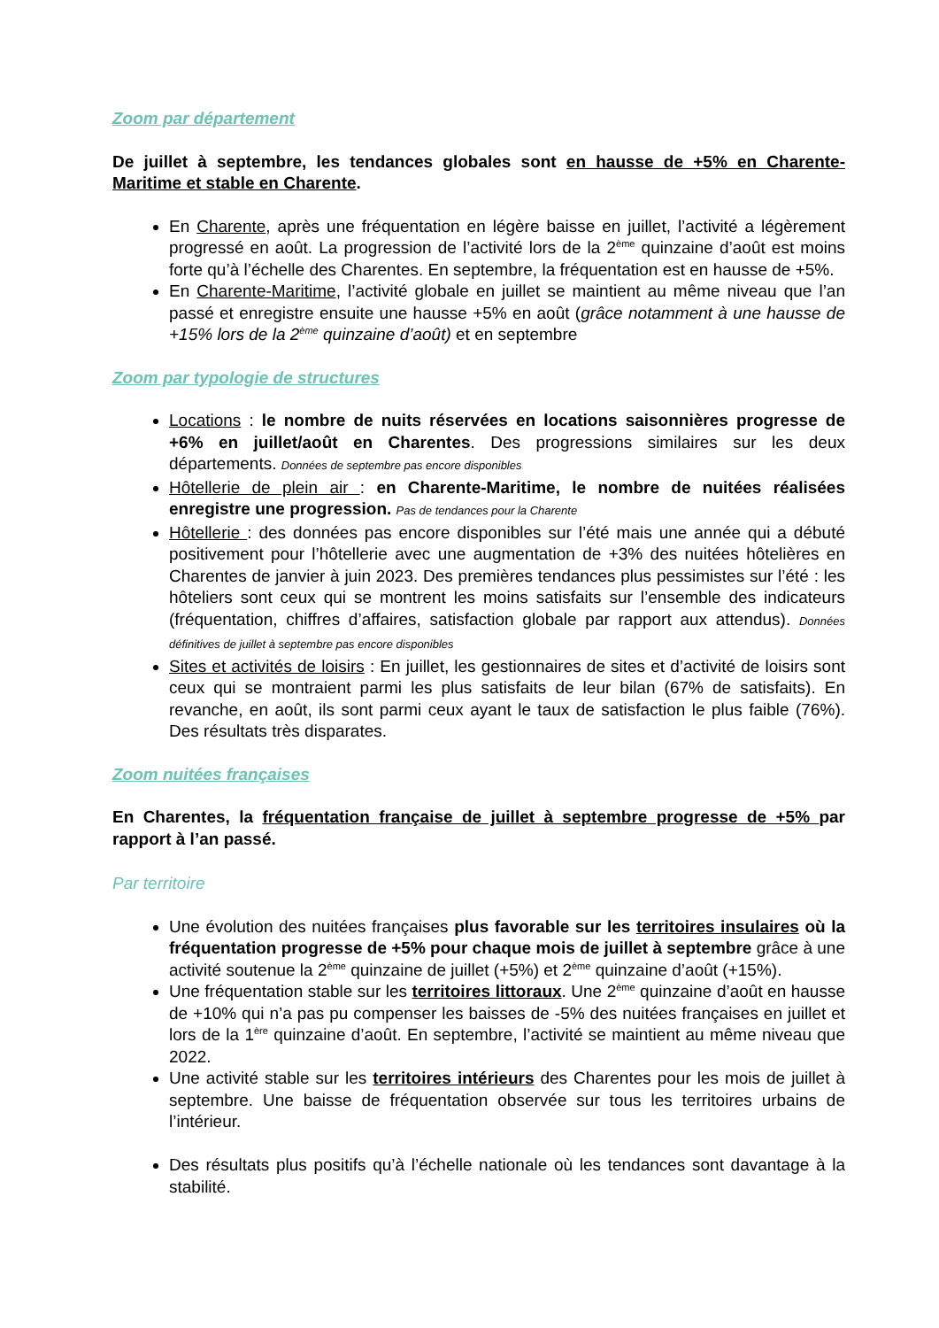Zoom par département
De juillet à septembre, les tendances globales sont en hausse de +5% en Charente-Maritime et stable en Charente.
En Charente, après une fréquentation en légère baisse en juillet, l’activité a légèrement progressé en août. La progression de l’activité lors de la 2<sup>ème</sup> quinzaine d’août est moins forte qu’à l’échelle des Charentes. En septembre, la fréquentation est en hausse de +5%.
En Charente-Maritime, l’activité globale en juillet se maintient au même niveau que l’an passé et enregistre ensuite une hausse +5% en août (grâce notamment à une hausse de +15% lors de la 2<sup>ème</sup> quinzaine d’août) et en septembre
Zoom par typologie de structures
Locations : le nombre de nuits réservées en locations saisonnières progresse de +6% en juillet/août en Charentes. Des progressions similaires sur les deux départements. Données de septembre pas encore disponibles
Hôtellerie de plein air : en Charente-Maritime, le nombre de nuitées réalisées enregistre une progression. Pas de tendances pour la Charente
Hôtellerie : des données pas encore disponibles sur l’été mais une année qui a débuté positivement pour l’hôtellerie avec une augmentation de +3% des nuitées hôtelières en Charentes de janvier à juin 2023. Des premières tendances plus pessimistes sur l’été : les hôteliers sont ceux qui se montrent les moins satisfaits sur l’ensemble des indicateurs (fréquentation, chiffres d’affaires, satisfaction globale par rapport aux attendus). Données définitives de juillet à septembre pas encore disponibles
Sites et activités de loisirs : En juillet, les gestionnaires de sites et d’activité de loisirs sont ceux qui se montraient parmi les plus satisfaits de leur bilan (67% de satisfaits). En revanche, en août, ils sont parmi ceux ayant le taux de satisfaction le plus faible (76%). Des résultats très disparates.
Zoom nuitées françaises
En Charentes, la fréquentation française de juillet à septembre progresse de +5% par rapport à l’an passé.
Par territoire
Une évolution des nuitées françaises plus favorable sur les territoires insulaires où la fréquentation progresse de +5% pour chaque mois de juillet à septembre grâce à une activité soutenue la 2<sup>ème</sup> quinzaine de juillet (+5%) et 2<sup>ème</sup> quinzaine d’août (+15%).
Une fréquentation stable sur les territoires littoraux. Une 2<sup>ème</sup> quinzaine d’août en hausse de +10% qui n’a pas pu compenser les baisses de -5% des nuitées françaises en juillet et lors de la 1<sup>ère</sup> quinzaine d’août. En septembre, l’activité se maintient au même niveau que 2022.
Une activité stable sur les territoires intérieurs des Charentes pour les mois de juillet à septembre. Une baisse de fréquentation observée sur tous les territoires urbains de l’intérieur.
Des résultats plus positifs qu’à l’échelle nationale où les tendances sont davantage à la stabilité.